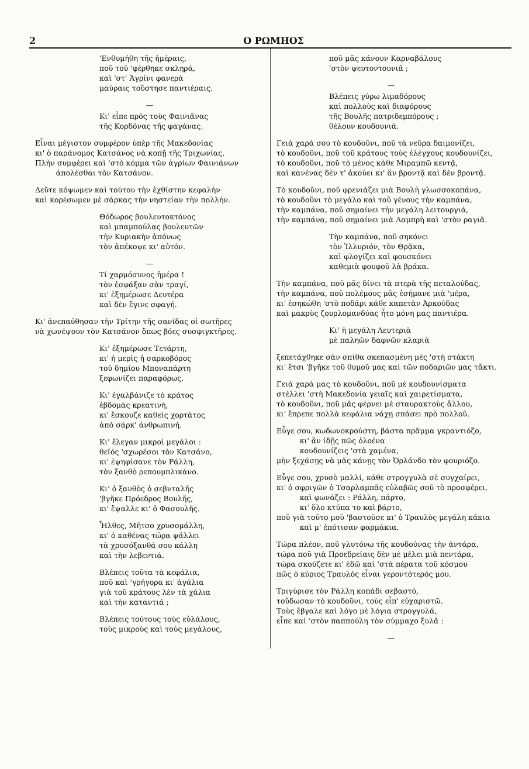2 Ο ΡΩΜΗΟΣ
'Ενθυμήθη τῆς ἡμέραις,
ποῦ τοῦ 'φέρθηκε σκληρά,
καὶ 'στ' Ἀγρίνι φανερὰ
μαύραις τοὔστησε παντιέραις.
—
Κι' εἶπε πρὸς τοὺς Φαινιᾶνας
τῆς Κορδόνας τῆς φαγάνας.
Εἶναι μέγιστον συμφέρον ὑπὲρ τῆς Μακεδονίας
κι' ὁ παράνομος Κατσάνος νὰ κοπῇ τῆς Τριχωνίας.
Πλὴν συμφέρει καὶ 'στὸ κόμμα τῶν ἀγρίων Φαινιάνων
ἀπολέσθαι τὸν Κατσάνον.
Δεῦτε κόψωμεν καὶ τούτου τὴν ἐχθίστην κεφαλὴν
καὶ κορέσωμεν μὲ σάρκας τὴν νηστείαν τὴν πολλήν.
Θόδωρος βουλευτοκτόνος
καὶ μπαμπούλας βουλευτῶν
τὴν Κυριακὴν ἀπόνως
τὸν ἀπέκοψε κι' αὐτόν.
—
Τί χαρμόσυνος ἡμέρα !
τὸν ἐσφάξαν σὰν τραγί,
κι' ἐξημέρωσε Δευτέρα
καὶ δὲν ἔγινε σφαγή.
Κι' ἀνεπαύθησαν τὴν Τρίτην τῆς σανίδας οἱ σωτῆρες
νὰ χωνέψουν τὸν Κατσάνον ὅπως βόες συσφιγκτῆρες.
Κι' ἐξημέρωσε Τετάρτη,
κι' ἡ μερὶς ἡ σαρκοβόρος
τοῦ δημίου Μποναπάρτη
ξεφωνίζει παραφόρως.
Κι' ἐγαλβάνιζε τὸ κράτος
ἑβδομὰς κρεατινή,
κι' ἔσκουζε καθεὶς χορτάτος
ἀπὸ σάρκ' ἀνθρωπινή.
Κι' ἔλεγαν μικροὶ μεγάλοι :
θεϊός 'σχωρέσοι τὸν Κατσάνο,
κι' ἐψηφίσανε τὸν Ράλλη,
τὸν ξανθὸ ρεπουμπλικάνο.
Κι' ὁ ξανθὸς ὁ σεβνταλῆς
'βγῆκε Πρόεδρος Βουλῆς,
κι' ἔψαλλε κι' ὁ Φασουλῆς.
Ἦλθες, Μῆτσο χρυσομάλλη,
κι' ὁ καθένας τώρα ψάλλει
τὰ χρυσόξανθά σου κάλλη
καὶ τὴν λεβεντιά.
Βλέπεις τοῦτα τὰ κεφάλια,
ποῦ καὶ 'γρήγορα κι' ἀγάλια
γιὰ τοῦ κράτους λὲν τὰ χάλια
καὶ τὴν καταντιά ;
Βλέπεις τούτους τοὺς εὐλάλους,
τοὺς μικροὺς καὶ τοὺς μεγάλους,
ποῦ μᾶς κάνουν Καρναβάλους
'στὸν ψευτοντουνιᾶ ;
—
Βλέπεις γύρω λιμαδόρους
καὶ πολλοὺς καὶ διαφόρους
τῆς Βουλῆς πατριδεμπόρους ;
θέλουν κουδουνιά.
Γειὰ χαρά σου τὸ κουδοῦνι, ποῦ τὰ νεῦρα δαιμονίζει,
τὸ κουδοῦνι, ποῦ τοῦ κράτους τοὺς ἐλέγχους κουδουνίζει,
τὸ κουδοῦνι, ποῦ τὸ μένος κάθε Μιραμπῶ κεντᾷ,
καὶ κανένας δὲν τ' ἀκούει κι' ἂν βροντᾷ καὶ δὲν βροντᾷ.
Τὸ κουδοῦνι, ποῦ φρενιάζει μιὰ Βουλὴ γλωσσοκοπάνα,
τὸ κουδοῦνι τὸ μεγάλο καὶ τοῦ γένους τὴν καμπάνα,
τὴν καμπάνα, ποῦ σημαίνει τὴν μεγάλη λειτουργιά,
τὴν καμπάνα, ποῦ σημαίνει μιὰ Λαμπρὴ καὶ 'στὸν ραγιᾶ.
Τὴν καμπάνα, ποῦ σηκόνει
τὸν Ἰλλυριόν, τὸν Θρᾷκα,
καὶ φλογίζει καὶ φουσκόνει
καθεμιὰ φουφοῦ λὰ βράκα.
Τὴν καμπάνα, ποῦ μᾶς δίνει τὰ πτερὰ τῆς πεταλούδας,
τὴν καμπάνα, ποῦ πολέμους μᾶς ἐσήμανε μιὰ 'μέρα,
κι' ἐσηκώθη 'στὸ ποδάρι κάθε καπετὰν Ἀρκούδας
καὶ μακρὺς ζουρλομανδύας ἦτο μόνη μας παντιέρα.
Κι' ἡ μεγάλη Λευτεριὰ
μὲ παληῶν δαφνῶν κλαριὰ
ξεπετάχθηκε σὰν σπίθα σκεπασμένη μὲς 'στὴ στάκτη
κι' ἔτσι 'βγῆκε τοῦ θυμοῦ μας καὶ τῶν ποδαριῶν μας τἄκτι.
Γειὰ χαρά μας τὸ κουδοῦνι, ποῦ μὲ κουδουνίσματα
στέλλει 'στὴ Μακεδονία γειαῖς καὶ χαιρετίσματα,
τὸ κουδοῦνι, ποῦ μᾶς φέρνει μὲ σταυρακτοὺς ἄλλου,
κι' ἔπρεπε πολλὰ κεφάλια νάχῃ σπάσει πρὸ πολλοῦ.
Εὖγε σου, κωδωνοκρούστη, βάστα πρᾶμμα γκραντιόζο,
κι' ἂν ἰδῇς πῶς ὁλοένα
κουδουνίζεις 'στὰ χαμένα,
μὴν ξεχάσῃς νὰ μᾶς κάνῃς τὸν Ὀρλάνδο τὸν φουριόζο.
Εὖγε σου, χρυσὸ μαλλί, κάθε στρογγυλὰ σὲ συγχαίρει,
κι' ὁ σφριγῶν ὁ Τσαρλαμπᾶς εὐλαβῶς σοῦ τὸ προσφέρει,
καὶ φωνάζει : Ράλλη, πάρτο,
κι' ὅλο κτύπα το καὶ βάρτο,
ποῦ γιὰ τοῦτο μοῦ 'βαστοῦσε κι' ὁ Τραυλὸς μεγάλη κάκια
καὶ μ' ἐπότισαν φαρμάκια.
Τώρα πλέον, ποῦ γλυτόνω τῆς κουδούνας τὴν ἀντάρα,
τώρα ποῦ γιὰ Προεδρείαις δὲν μὲ μέλει μιὰ πεντάρα,
τώρα σκούζετε κι' ἐδῶ καὶ 'στὰ πέρατα τοῦ κόσμου
πῶς ὁ κύριος Τραυλὸς εἶναι γεροντότερός μου.
Τριγύρισε τὸν Ράλλη κοπάδι σεβαστό,
τοὔδωσαν τὸ κουδοῦνι, τοὺς εἶπ' εὐχαριστῶ.
Τοὺς ἔβγαλε καὶ λόγο μὲ λόγια στρογγυλά,
εἶπε καὶ 'στὸν παππούλη τὸν σύμμαχο ξυλᾶ :
—